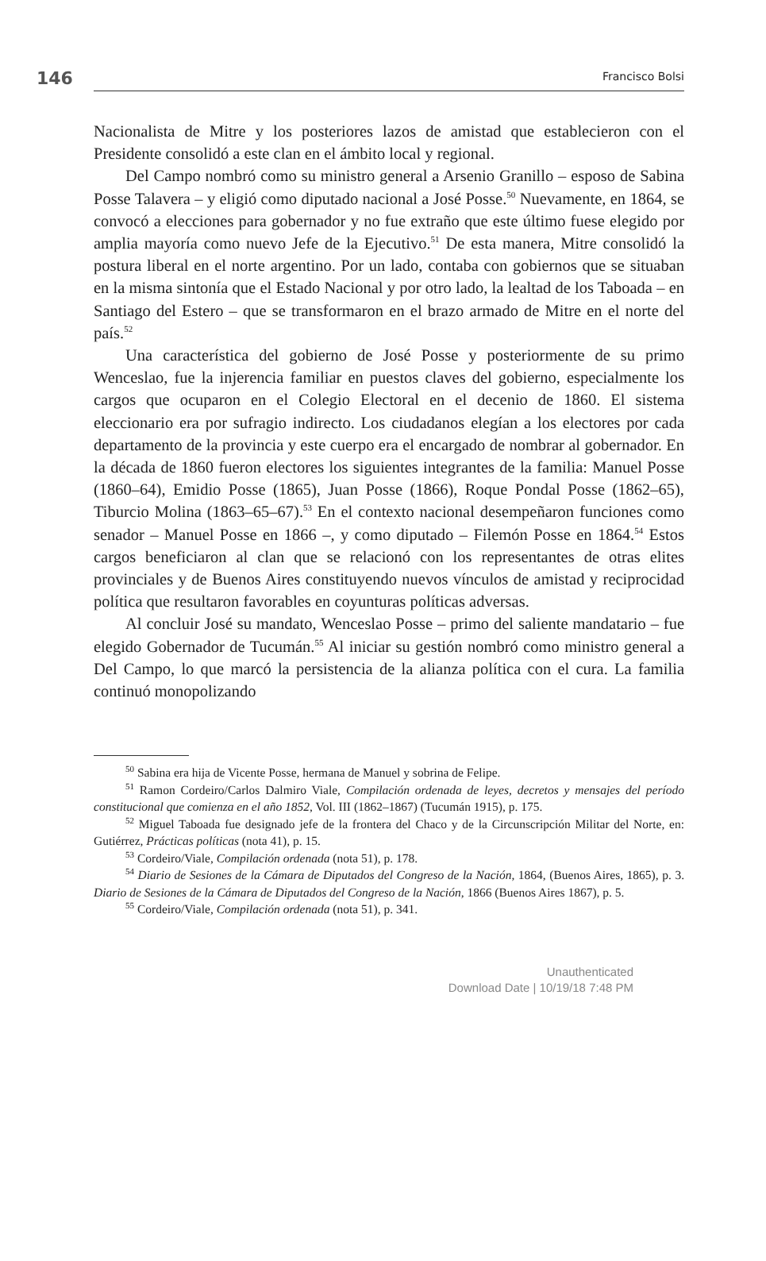146 Francisco Bolsi
Nacionalista de Mitre y los posteriores lazos de amistad que establecieron con el Presidente consolidó a este clan en el ámbito local y regional.
Del Campo nombró como su ministro general a Arsenio Granillo – esposo de Sabina Posse Talavera – y eligió como diputado nacional a José Posse.<sup>50</sup> Nuevamente, en 1864, se convocó a elecciones para gobernador y no fue extraño que este último fuese elegido por amplia mayoría como nuevo Jefe de la Ejecutivo.<sup>51</sup> De esta manera, Mitre consolidó la postura liberal en el norte argentino. Por un lado, contaba con gobiernos que se situaban en la misma sintonía que el Estado Nacional y por otro lado, la lealtad de los Taboada – en Santiago del Estero – que se transformaron en el brazo armado de Mitre en el norte del país.<sup>52</sup>
Una característica del gobierno de José Posse y posteriormente de su primo Wenceslao, fue la injerencia familiar en puestos claves del gobierno, especialmente los cargos que ocuparon en el Colegio Electoral en el decenio de 1860. El sistema eleccionario era por sufragio indirecto. Los ciudadanos elegían a los electores por cada departamento de la provincia y este cuerpo era el encargado de nombrar al gobernador. En la década de 1860 fueron electores los siguientes integrantes de la familia: Manuel Posse (1860–64), Emidio Posse (1865), Juan Posse (1866), Roque Pondal Posse (1862–65), Tiburcio Molina (1863–65–67).<sup>53</sup> En el contexto nacional desempeñaron funciones como senador – Manuel Posse en 1866 –, y como diputado – Filemón Posse en 1864.<sup>54</sup> Estos cargos beneficiaron al clan que se relacionó con los representantes de otras elites provinciales y de Buenos Aires constituyendo nuevos vínculos de amistad y reciprocidad política que resultaron favorables en coyunturas políticas adversas.
Al concluir José su mandato, Wenceslao Posse – primo del saliente mandatario – fue elegido Gobernador de Tucumán.<sup>55</sup> Al iniciar su gestión nombró como ministro general a Del Campo, lo que marcó la persistencia de la alianza política con el cura. La familia continuó monopolizando
<sup>50</sup> Sabina era hija de Vicente Posse, hermana de Manuel y sobrina de Felipe.
<sup>51</sup> Ramon Cordeiro/Carlos Dalmiro Viale, Compilación ordenada de leyes, decretos y mensajes del período constitucional que comienza en el año 1852, Vol. III (1862–1867) (Tucumán 1915), p. 175.
<sup>52</sup> Miguel Taboada fue designado jefe de la frontera del Chaco y de la Circunscripción Militar del Norte, en: Gutiérrez, Prácticas políticas (nota 41), p. 15.
<sup>53</sup> Cordeiro/Viale, Compilación ordenada (nota 51), p. 178.
<sup>54</sup> Diario de Sesiones de la Cámara de Diputados del Congreso de la Nación, 1864, (Buenos Aires, 1865), p. 3. Diario de Sesiones de la Cámara de Diputados del Congreso de la Nación, 1866 (Buenos Aires 1867), p. 5.
<sup>55</sup> Cordeiro/Viale, Compilación ordenada (nota 51), p. 341.
Unauthenticated
Download Date | 10/19/18 7:48 PM